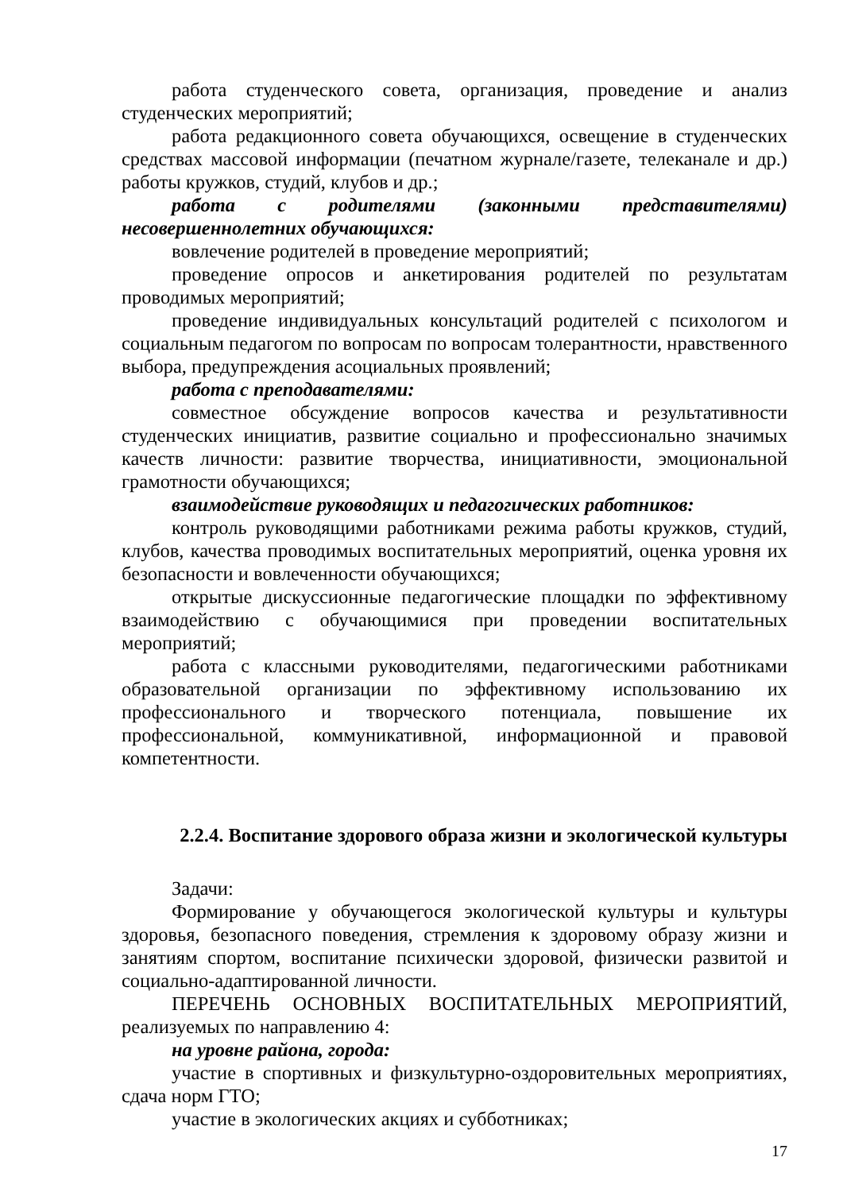работа студенческого совета, организация, проведение и анализ студенческих мероприятий;
работа редакционного совета обучающихся, освещение в студенческих средствах массовой информации (печатном журнале/газете, телеканале и др.) работы кружков, студий, клубов и др.;
работа с родителями (законными представителями) несовершеннолетних обучающихся:
вовлечение родителей в проведение мероприятий;
проведение опросов и анкетирования родителей по результатам проводимых мероприятий;
проведение индивидуальных консультаций родителей с психологом и социальным педагогом по вопросам по вопросам толерантности, нравственного выбора, предупреждения асоциальных проявлений;
работа с преподавателями:
совместное обсуждение вопросов качества и результативности студенческих инициатив, развитие социально и профессионально значимых качеств личности: развитие творчества, инициативности, эмоциональной грамотности обучающихся;
взаимодействие руководящих и педагогических работников:
контроль руководящими работниками режима работы кружков, студий, клубов, качества проводимых воспитательных мероприятий, оценка уровня их безопасности и вовлеченности обучающихся;
открытые дискуссионные педагогические площадки по эффективному взаимодействию с обучающимися при проведении воспитательных мероприятий;
работа с классными руководителями, педагогическими работниками образовательной организации по эффективному использованию их профессионального и творческого потенциала, повышение их профессиональной, коммуникативной, информационной и правовой компетентности.
2.2.4. Воспитание здорового образа жизни и экологической культуры
Задачи:
Формирование у обучающегося экологической культуры и культуры здоровья, безопасного поведения, стремления к здоровому образу жизни и занятиям спортом, воспитание психически здоровой, физически развитой и социально-адаптированной личности.
ПЕРЕЧЕНЬ ОСНОВНЫХ ВОСПИТАТЕЛЬНЫХ МЕРОПРИЯТИЙ, реализуемых по направлению 4:
на уровне района, города:
участие в спортивных и физкультурно-оздоровительных мероприятиях, сдача норм ГТО;
участие в экологических акциях и субботниках;
17